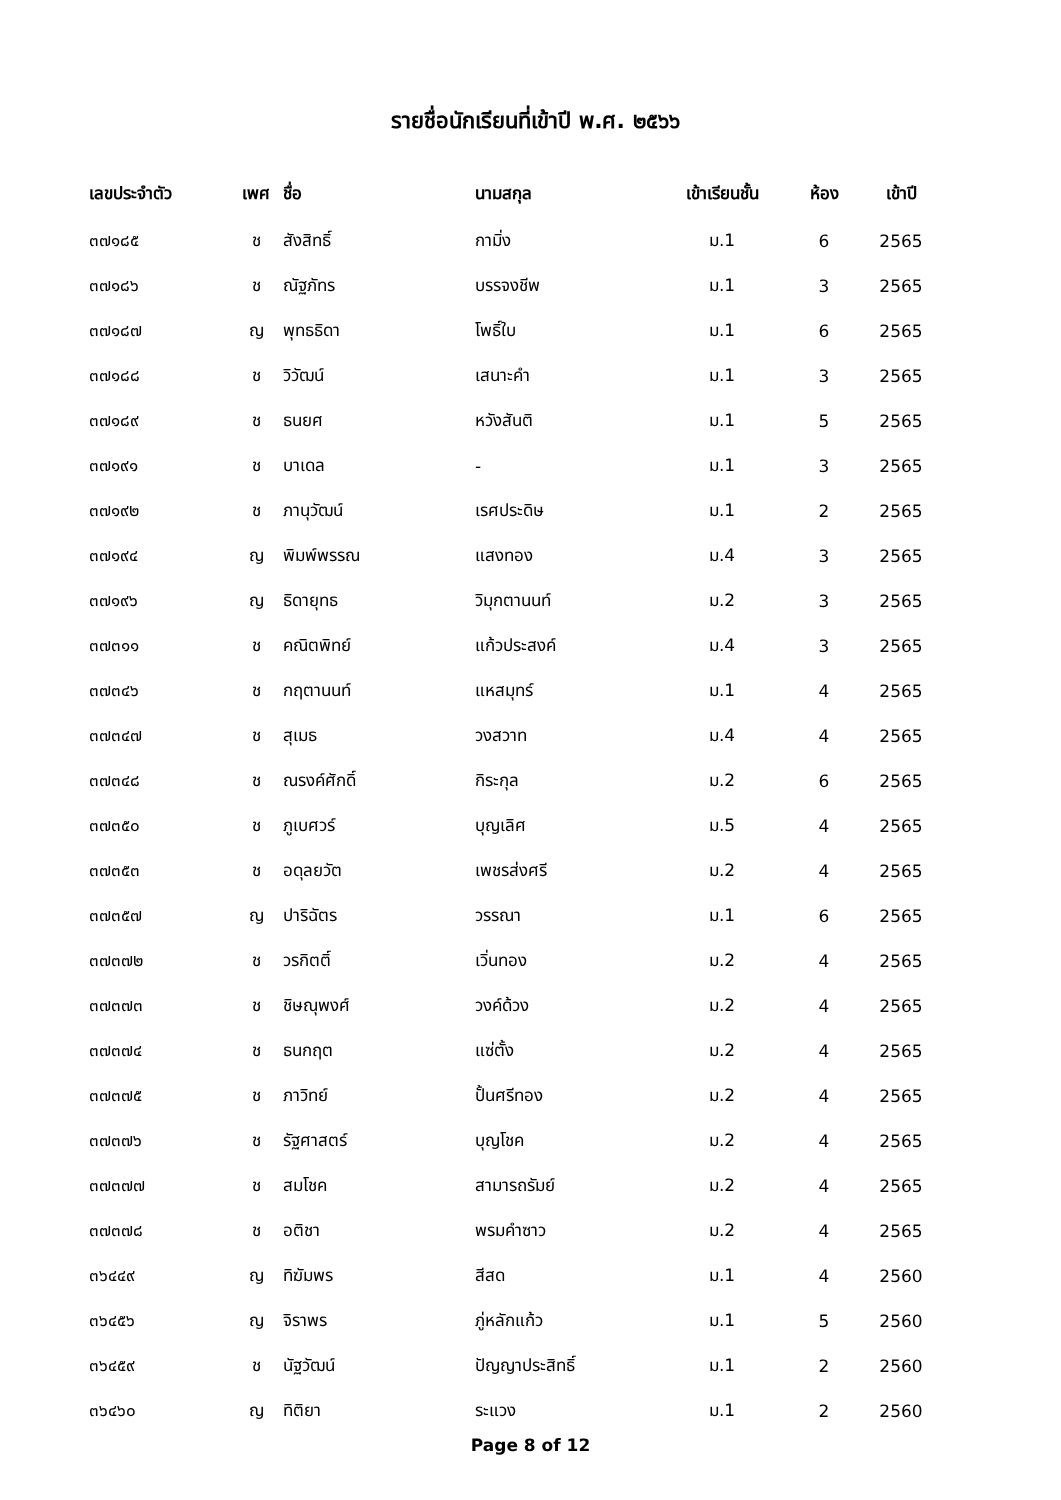รายชื่อนักเรียนที่เข้าปี พ.ศ. ๒๕๖๖
| เลขประจำตัว | เพศ | ชื่อ | นามสกุล | เข้าเรียนชั้น | ห้อง | เข้าปี |
| --- | --- | --- | --- | --- | --- | --- |
| ๓๗๑๘๕ | ช | สังสิทธิ์ | กามิ่ง | ม.1 | 6 | 2565 |
| ๓๗๑๘๖ | ช | ณัฐภัทร | บรรจงชีพ | ม.1 | 3 | 2565 |
| ๓๗๑๘๗ | ญ | พุทธธิดา | โพธิ์ใบ | ม.1 | 6 | 2565 |
| ๓๗๑๘๘ | ช | วิวัฒน์ | เสนาะคำ | ม.1 | 3 | 2565 |
| ๓๗๑๘๙ | ช | ธนยศ | หวังสันติ | ม.1 | 5 | 2565 |
| ๓๗๑๙๑ | ช | บาเดล | - | ม.1 | 3 | 2565 |
| ๓๗๑๙๒ | ช | ภานุวัฒน์ | เรศประดิษ | ม.1 | 2 | 2565 |
| ๓๗๑๙๔ | ญ | พิมพ์พรรณ | แสงทอง | ม.4 | 3 | 2565 |
| ๓๗๑๙๖ | ญ | ธิดายุทธ | วิมุกตานนท์ | ม.2 | 3 | 2565 |
| ๓๗๓๑๑ | ช | คณิตพิทย์ | แก้วประสงค์ | ม.4 | 3 | 2565 |
| ๓๗๓๔๖ | ช | กฤตานนท์ | แหสมุทร์ | ม.1 | 4 | 2565 |
| ๓๗๓๔๗ | ช | สุเมธ | วงสวาท | ม.4 | 4 | 2565 |
| ๓๗๓๔๘ | ช | ณรงค์ศักดิ์ | กิระกุล | ม.2 | 6 | 2565 |
| ๓๗๓๕๐ | ช | ภูเบศวร์ | บุญเลิศ | ม.5 | 4 | 2565 |
| ๓๗๓๕๓ | ช | อดุลยวัต | เพชรส่งศรี | ม.2 | 4 | 2565 |
| ๓๗๓๕๗ | ญ | ปาริฉัตร | วรรณา | ม.1 | 6 | 2565 |
| ๓๗๓๗๒ | ช | วรกิตติ์ | เวิ่นทอง | ม.2 | 4 | 2565 |
| ๓๗๓๗๓ | ช | ชิษณุพงศ์ | วงค์ด้วง | ม.2 | 4 | 2565 |
| ๓๗๓๗๔ | ช | ธนกฤต | แซ่ตั้ง | ม.2 | 4 | 2565 |
| ๓๗๓๗๕ | ช | ภาวิทย์ | ปั้นศรีทอง | ม.2 | 4 | 2565 |
| ๓๗๓๗๖ | ช | รัฐศาสตร์ | บุญโชค | ม.2 | 4 | 2565 |
| ๓๗๓๗๗ | ช | สมโชค | สามารถรัมย์ | ม.2 | 4 | 2565 |
| ๓๗๓๗๘ | ช | อติชา | พรมคำซาว | ม.2 | 4 | 2565 |
| ๓๖๔๔๙ | ญ | ทิฆัมพร | สีสด | ม.1 | 4 | 2560 |
| ๓๖๔๕๖ | ญ | จิราพร | ภู่หลักแก้ว | ม.1 | 5 | 2560 |
| ๓๖๔๕๙ | ช | นัฐวัฒน์ | ปัญญาประสิทธิ์ | ม.1 | 2 | 2560 |
| ๓๖๔๖๐ | ญ | ทิติยา | ระแวง | ม.1 | 2 | 2560 |
Page 8 of 12